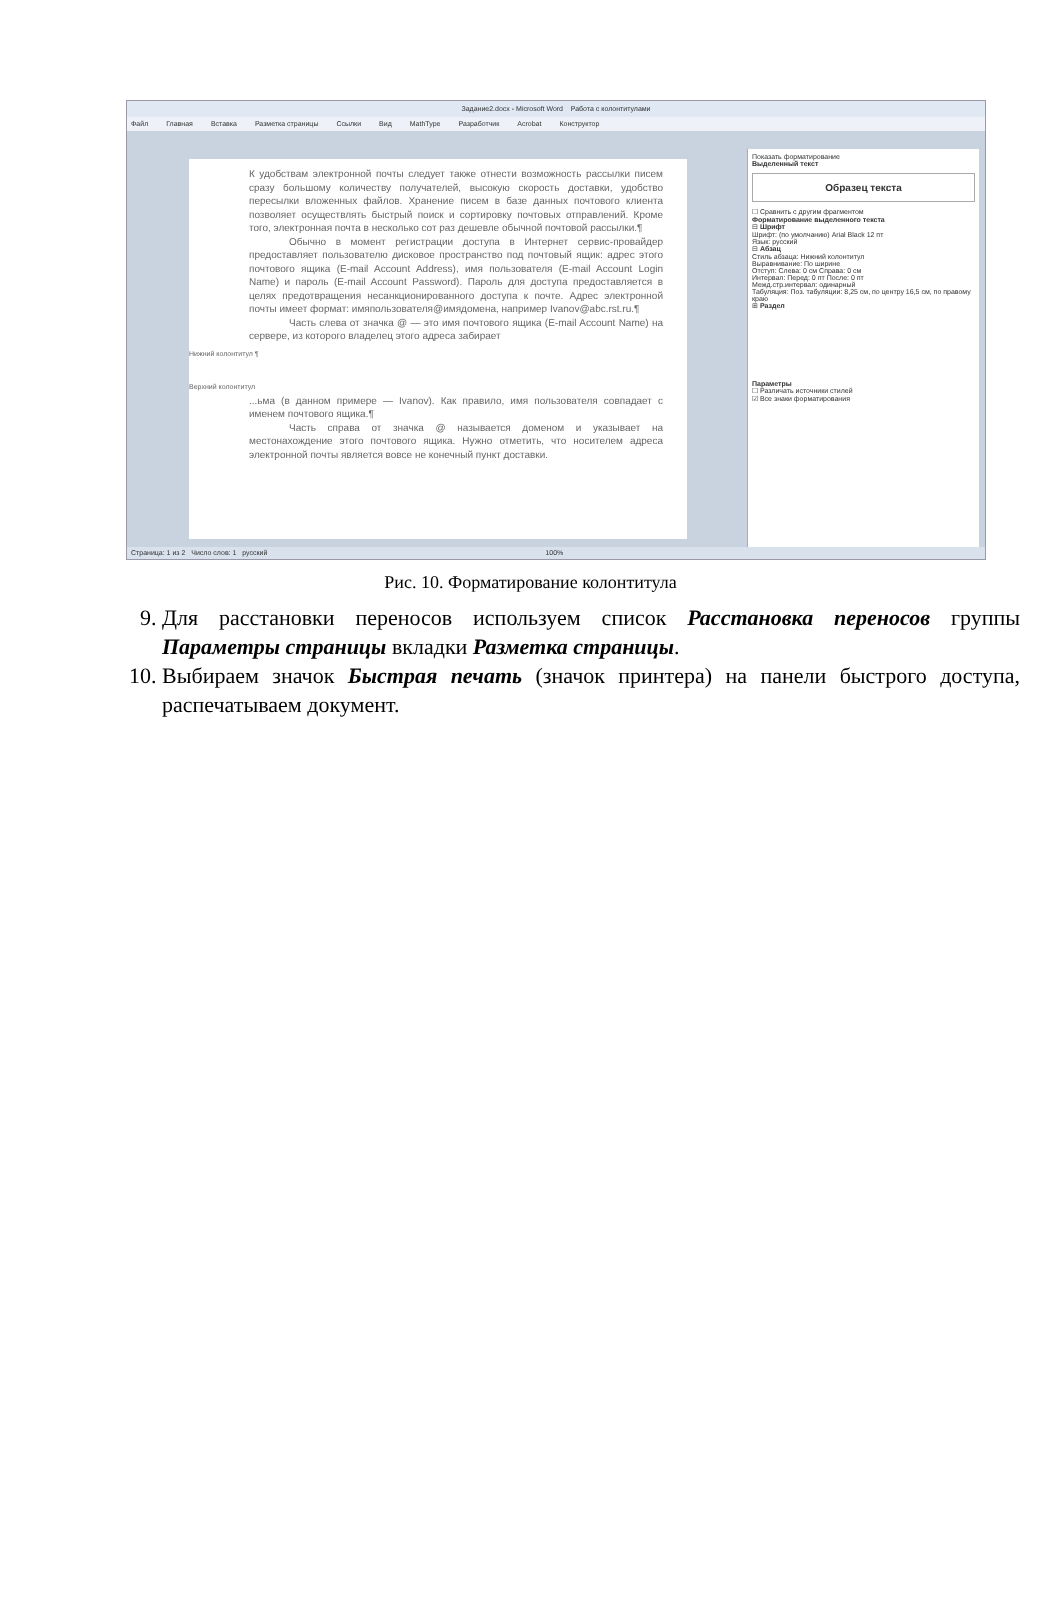Задание2.docx - Microsoft Word Работа с колонтитулами
Файл Главная Вставка Разметка страницы Ссылки Вид MathType Разработчик Acrobat Конструктор
К удобствам электронной почты следует также отнести возможность рассылки писем сразу большому количеству получателей, высокую скорость доставки, удобство пересылки вложенных файлов. Хранение писем в базе данных почтового клиента позволяет осуществлять быстрый поиск и сортировку почтовых отправлений. Кроме того, электронная почта в несколько сот раз дешевле обычной почтовой рассылки.¶
Обычно в момент регистрации доступа в Интернет сервис-провайдер предоставляет пользователю дисковое пространство под почтовый ящик: адрес этого почтового ящика (E-mail Account Address), имя пользователя (E-mail Account Login Name) и пароль (E-mail Account Password). Пароль для доступа предоставляется в целях предотвращения несанкционированного доступа к почте. Адрес электронной почты имеет формат: имяпользователя@имядомена, например Ivanov@abc.rst.ru.¶
Часть слева от значка @ — это имя почтового ящика (E-mail Account Name) на сервере, из которого владелец этого адреса забирает
Нижний колонтитул ¶
Верхний колонтитул
...ьма (в данном примере — Ivanov). Как правило, имя пользователя совпадает с именем почтового ящика.¶
Часть справа от значка @ называется доменом и указывает на местонахождение этого почтового ящика. Нужно отметить, что носителем адреса электронной почты является вовсе не конечный пункт доставки.
Показать форматирование
Выделенный текст
Образец текста
☐ Сравнить с другим фрагментом
Форматирование выделенного текста
⊟ Шрифт
Шрифт: (по умолчанию) Arial Black 12 пт
Язык: русский
⊟ Абзац
Стиль абзаца: Нижний колонтитул
Выравнивание: По ширине
Отступ: Слева: 0 см Справа: 0 см
Интервал: Перед: 0 пт После: 0 пт
Межд.стр.интервал: одинарный
Табуляция: Поз. табуляции: 8,25 см, по центру 16,5 см, по правому краю
⊞ Раздел
Параметры
☐ Различать источники стилей
☑ Все знаки форматирования
Страница: 1 из 2 Число слов: 1 русский 100%
Рис. 10. Форматирование колонтитула
9. Для расстановки переносов используем список Расстановка переносов группы Параметры страницы вкладки Разметка страницы.
10. Выбираем значок Быстрая печать (значок принтера) на панели быстрого доступа, распечатываем документ.